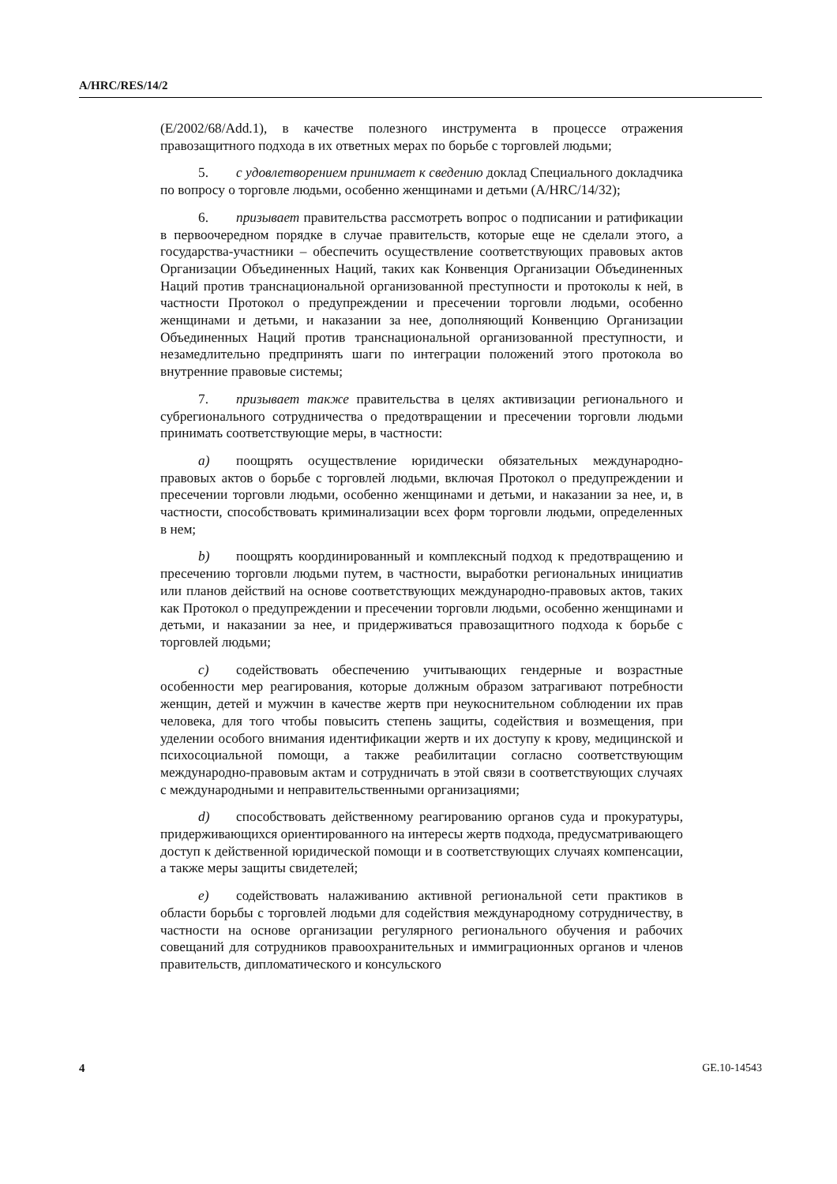A/HRC/RES/14/2
(E/2002/68/Add.1), в качестве полезного инструмента в процессе отражения правозащитного подхода в их ответных мерах по борьбе с торговлей людьми;
5. с удовлетворением принимает к сведению доклад Специального докладчика по вопросу о торговле людьми, особенно женщинами и детьми (A/HRC/14/32);
6. призывает правительства рассмотреть вопрос о подписании и ратификации в первоочередном порядке в случае правительств, которые еще не сделали этого, а государства-участники – обеспечить осуществление соответствующих правовых актов Организации Объединенных Наций, таких как Конвенция Организации Объединенных Наций против транснациональной организованной преступности и протоколы к ней, в частности Протокол о предупреждении и пресечении торговли людьми, особенно женщинами и детьми, и наказании за нее, дополняющий Конвенцию Организации Объединенных Наций против транснациональной организованной преступности, и незамедлительно предпринять шаги по интеграции положений этого протокола во внутренние правовые системы;
7. призывает также правительства в целях активизации регионального и субрегионального сотрудничества о предотвращении и пресечении торговли людьми принимать соответствующие меры, в частности:
a) поощрять осуществление юридически обязательных международно-правовых актов о борьбе с торговлей людьми, включая Протокол о предупреждении и пресечении торговли людьми, особенно женщинами и детьми, и наказании за нее, и, в частности, способствовать криминализации всех форм торговли людьми, определенных в нем;
b) поощрять координированный и комплексный подход к предотвращению и пресечению торговли людьми путем, в частности, выработки региональных инициатив или планов действий на основе соответствующих международно-правовых актов, таких как Протокол о предупреждении и пресечении торговли людьми, особенно женщинами и детьми, и наказании за нее, и придерживаться правозащитного подхода к борьбе с торговлей людьми;
c) содействовать обеспечению учитывающих гендерные и возрастные особенности мер реагирования, которые должным образом затрагивают потребности женщин, детей и мужчин в качестве жертв при неукоснительном соблюдении их прав человека, для того чтобы повысить степень защиты, содействия и возмещения, при уделении особого внимания идентификации жертв и их доступу к крову, медицинской и психосоциальной помощи, а также реабилитации согласно соответствующим международно-правовым актам и сотрудничать в этой связи в соответствующих случаях с международными и неправительственными организациями;
d) способствовать действенному реагированию органов суда и прокуратуры, придерживающихся ориентированного на интересы жертв подхода, предусматривающего доступ к действенной юридической помощи и в соответствующих случаях компенсации, а также меры защиты свидетелей;
e) содействовать налаживанию активной региональной сети практиков в области борьбы с торговлей людьми для содействия международному сотрудничеству, в частности на основе организации регулярного регионального обучения и рабочих совещаний для сотрудников правоохранительных и иммиграционных органов и членов правительств, дипломатического и консульского
4 GE.10-14543